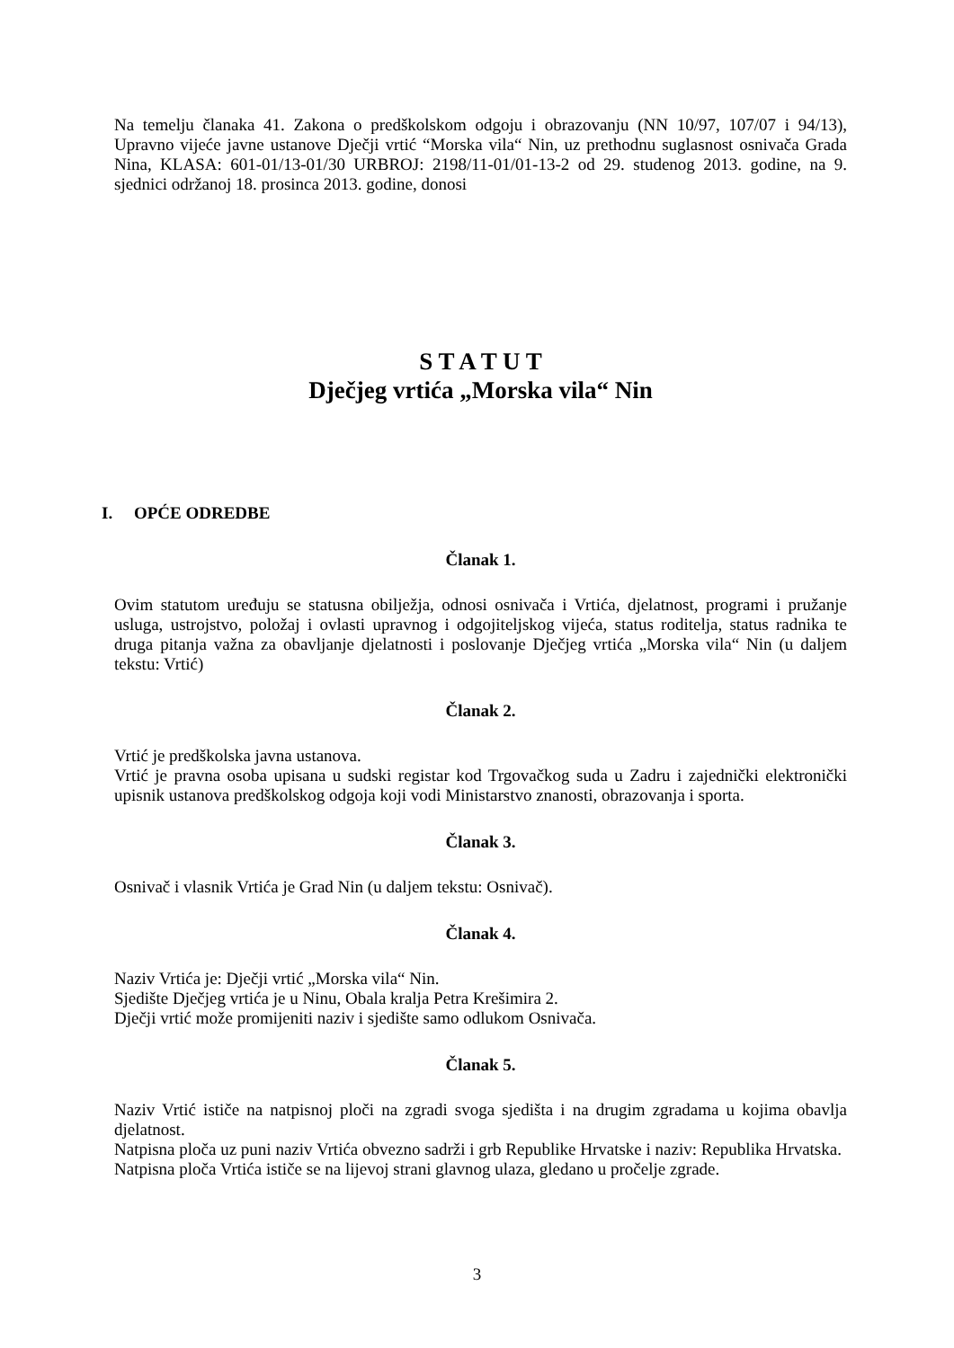Na temelju članaka 41. Zakona o predškolskom odgoju i obrazovanju (NN 10/97, 107/07 i 94/13), Upravno vijeće javne ustanove Dječji vrtić “Morska vila“ Nin, uz prethodnu suglasnost osnivača Grada Nina, KLASA: 601-01/13-01/30 URBROJ: 2198/11-01/01-13-2 od 29. studenog 2013. godine, na 9. sjednici održanoj 18. prosinca 2013. godine, donosi
S T A T U T
Dječjeg vrtića „Morska vila“ Nin
I. OPĆE ODREDBE
Članak 1.
Ovim statutom uređuju se statusna obilježja, odnosi osnivača i Vrtića, djelatnost, programi i pružanje usluga, ustrojstvo, položaj i ovlasti upravnog i odgojiteljskog vijeća, status roditelja, status radnika te druga pitanja važna za obavljanje djelatnosti i poslovanje Dječjeg vrtića „Morska vila“ Nin (u daljem tekstu: Vrtić)
Članak 2.
Vrtić je predškolska javna ustanova.
Vrtić je pravna osoba upisana u sudski registar kod Trgovačkog suda u Zadru i zajednički elektronički upisnik ustanova predškolskog odgoja koji vodi Ministarstvo znanosti, obrazovanja i sporta.
Članak 3.
Osnivač i vlasnik Vrtića je Grad Nin (u daljem tekstu: Osnivač).
Članak 4.
Naziv Vrtića je: Dječji vrtić „Morska vila“ Nin.
Sjedište Dječjeg vrtića je u Ninu, Obala kralja Petra Krešimira 2.
Dječji vrtić može promijeniti naziv i sjedište samo odlukom Osnivača.
Članak 5.
Naziv Vrtić ističe na natpisnoj ploči na zgradi svoga sjedišta i na drugim zgradama u kojima obavlja djelatnost.
Natpisna ploča uz puni naziv Vrtića obvezno sadrži i grb Republike Hrvatske i naziv: Republika Hrvatska.
Natpisna ploča Vrtića ističe se na lijevoj strani glavnog ulaza, gledano u pročelje zgrade.
3